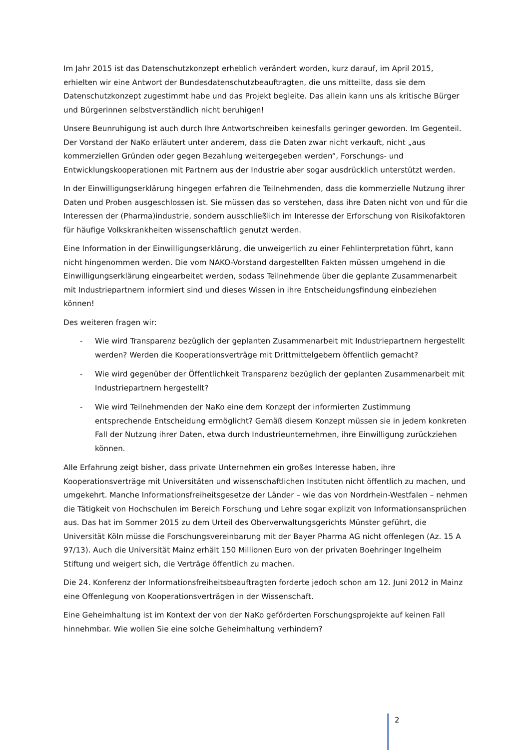Im Jahr 2015 ist das Datenschutzkonzept erheblich verändert worden, kurz darauf, im April 2015, erhielten wir eine Antwort der Bundesdatenschutzbeauftragten, die uns mitteilte, dass sie dem Datenschutzkonzept zugestimmt habe und das Projekt begleite. Das allein kann uns als kritische Bürger und Bürgerinnen selbstverständlich nicht beruhigen!
Unsere Beunruhigung ist auch durch Ihre Antwortschreiben keinesfalls geringer geworden. Im Gegenteil. Der Vorstand der NaKo erläutert unter anderem, dass die Daten zwar nicht verkauft, nicht „aus kommerziellen Gründen oder gegen Bezahlung weitergegeben werden“, Forschungs- und Entwicklungskooperationen mit Partnern aus der Industrie aber sogar ausdrücklich unterstützt werden.
In der Einwilligungserklärung hingegen erfahren die Teilnehmenden, dass die kommerzielle Nutzung ihrer Daten und Proben ausgeschlossen ist. Sie müssen das so verstehen, dass ihre Daten nicht von und für die Interessen der (Pharma)industrie, sondern ausschließlich im Interesse der Erforschung von Risikofaktoren für häufige Volkskrankheiten wissenschaftlich genutzt werden.
Eine Information in der Einwilligungserklärung, die unweigerlich zu einer Fehlinterpretation führt, kann nicht hingenommen werden. Die vom NAKO-Vorstand dargestellten Fakten müssen umgehend in die Einwilligungserklärung eingearbeitet werden, sodass Teilnehmende über die geplante Zusammenarbeit mit Industriepartnern informiert sind und dieses Wissen in ihre Entscheidungsfindung einbeziehen können!
Des weiteren fragen wir:
- Wie wird Transparenz bezüglich der geplanten Zusammenarbeit mit Industriepartnern hergestellt werden? Werden die Kooperationsverträge mit Drittmittelgebern öffentlich gemacht?
- Wie wird gegenüber der Öffentlichkeit Transparenz bezüglich der geplanten Zusammenarbeit mit Industriepartnern hergestellt?
- Wie wird Teilnehmenden der NaKo eine dem Konzept der informierten Zustimmung entsprechende Entscheidung ermöglicht? Gemäß diesem Konzept müssen sie in jedem konkreten Fall der Nutzung ihrer Daten, etwa durch Industrieunternehmen, ihre Einwilligung zurückziehen können.
Alle Erfahrung zeigt bisher, dass private Unternehmen ein großes Interesse haben, ihre Kooperationsverträge mit Universitäten und wissenschaftlichen Instituten nicht öffentlich zu machen, und umgekehrt. Manche Informationsfreiheitsgesetze der Länder – wie das von Nordrhein-Westfalen – nehmen die Tätigkeit von Hochschulen im Bereich Forschung und Lehre sogar explizit von Informationsansprüchen aus. Das hat im Sommer 2015 zu dem Urteil des Oberverwaltungsgerichts Münster geführt, die Universität Köln müsse die Forschungsvereinbarung mit der Bayer Pharma AG nicht offenlegen (Az. 15 A 97/13). Auch die Universität Mainz erhält 150 Millionen Euro von der privaten Boehringer Ingelheim Stiftung und weigert sich, die Verträge öffentlich zu machen.
Die 24. Konferenz der Informationsfreiheitsbeauftragten forderte jedoch schon am 12. Juni 2012 in Mainz eine Offenlegung von Kooperationsverträgen in der Wissenschaft.
Eine Geheimhaltung ist im Kontext der von der NaKo geförderten Forschungsprojekte auf keinen Fall hinnehmbar. Wie wollen Sie eine solche Geheimhaltung verhindern?
2